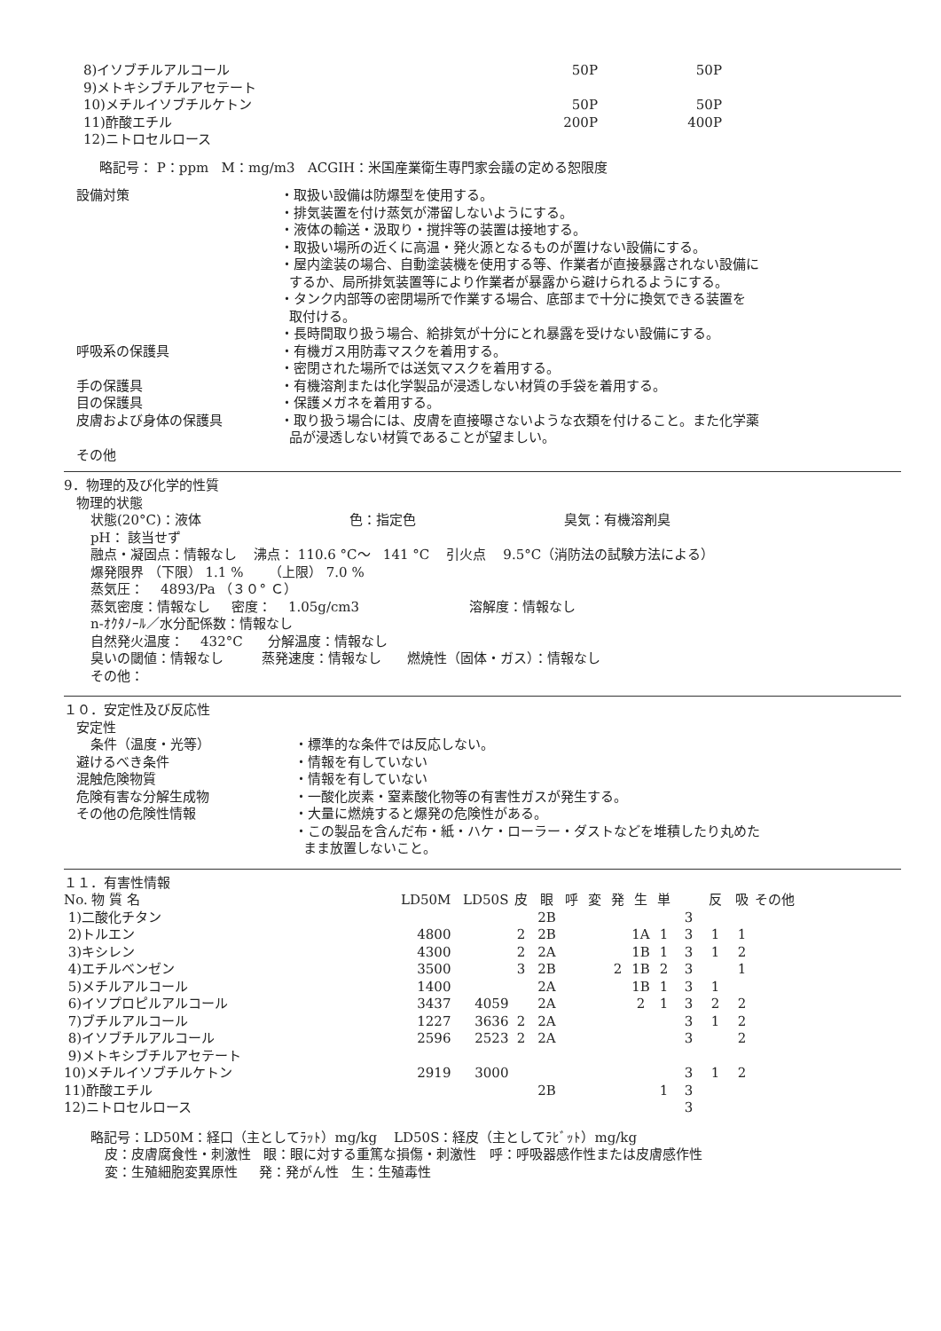| 8)イソブチルアルコール | 50P | 50P |
| 9)メトキシブチルアセテート | | |
| 10)メチルイソブチルケトン | 50P | 50P |
| 11)酢酸エチル | 200P | 400P |
| 12)ニトロセルロース | | |
略記号： P：ppm M：mg/m3 ACGIH：米国産業衛生専門家会議の定める恕限度
| 設備対策 | ・取扱い設備は防爆型を使用する。 ・排気装置を付け蒸気が滞留しないようにする。 ・液体の輸送・汲取り・撹拌等の装置は接地する。 ・取扱い場所の近くに高温・発火源となるものが置けない設備にする。 ・屋内塗装の場合、自動塗装機を使用する等、作業者が直接暴露されない設備に するか、局所排気装置等により作業者が暴露から避けられるようにする。 ・タンク内部等の密閉場所で作業する場合、底部まで十分に換気できる装置を 取付ける。 ・長時間取り扱う場合、給排気が十分にとれ暴露を受けない設備にする。 |
| 呼吸系の保護具 | ・有機ガス用防毒マスクを着用する。 ・密閉された場所では送気マスクを着用する。 |
| 手の保護具 | ・有機溶剤または化学製品が浸透しない材質の手袋を着用する。 |
| 目の保護具 | ・保護メガネを着用する。 |
| 皮膚および身体の保護具 | ・取り扱う場合には、皮膚を直接曝さないような衣類を付けること。また化学薬 品が浸透しない材質であることが望ましい。 |
| その他 | |
9．物理的及び化学的性質
物理的状態
状態(20°C)：液体 色：指定色 臭気：有機溶剤臭
pH： 該当せず
融点・凝固点：情報なし 沸点： 110.6 °C～ 141 °C 引火点 9.5°C（消防法の試験方法による）
爆発限界 （下限） 1.1 % （上限） 7.0 %
蒸気圧： 4893/Pa （３０° Ｃ）
蒸気密度：情報なし 密度： 1.05g/cm3 溶解度：情報なし
n-ｵｸﾀﾉｰﾙ／水分配係数：情報なし
自然発火温度： 432°C 分解温度：情報なし
臭いの閾値：情報なし 蒸発速度：情報なし 燃焼性（固体・ガス）：情報なし
その他：
１０．安定性及び反応性
| 安定性 | |
| 条件（温度・光等） | ・標準的な条件では反応しない。 |
| 避けるべき条件 | ・情報を有していない |
| 混触危険物質 | ・情報を有していない |
| 危険有害な分解生成物 | ・一酸化炭素・窒素酸化物等の有害性ガスが発生する。 |
| その他の危険性情報 | ・大量に燃焼すると爆発の危険性がある。 ・この製品を含んだ布・紙・ハケ・ローラー・ダストなどを堆積したり丸めた まま放置しないこと。 |
１１．有害性情報
| No. 物 質 名 | LD50M | LD50S | 皮 | 眼 | 呼 | 変 | 発 | 生 | 単 | | 反 | 吸 | その他 |
| --- | --- | --- | --- | --- | --- | --- | --- | --- | --- | --- | --- | --- | --- |
| 1)二酸化チタン | | | | 2B | | | | | | 3 | | | |
| 2)トルエン | 4800 | | 2 | 2B | | | | 1A | 1 | 3 | 1 | 1 | |
| 3)キシレン | 4300 | | 2 | 2A | | | | 1B | 1 | 3 | 1 | 2 | |
| 4)エチルベンゼン | 3500 | | 3 | 2B | | | 2 | 1B | 2 | 3 | | 1 | |
| 5)メチルアルコール | 1400 | | | 2A | | | | 1B | 1 | 3 | 1 | | |
| 6)イソプロピルアルコール | 3437 | 4059 | | 2A | | | | 2 | 1 | 3 | 2 | 2 | |
| 7)ブチルアルコール | 1227 | 3636 | 2 | 2A | | | | | | 3 | 1 | 2 | |
| 8)イソブチルアルコール | 2596 | 2523 | 2 | 2A | | | | | | 3 | | 2 | |
| 9)メトキシブチルアセテート | | | | | | | | | | | | | |
| 10)メチルイソブチルケトン | 2919 | 3000 | | | | | | | | 3 | 1 | 2 | |
| 11)酢酸エチル | | | | 2B | | | | | 1 | 3 | | | |
| 12)ニトロセルロース | | | | | | | | | | 3 | | | |
略記号：LD50M：経口（主としてﾗｯﾄ）mg/kg LD50S：経皮（主としてﾗﾋﾞｯﾄ）mg/kg
皮：皮膚腐食性・刺激性 眼：眼に対する重篤な損傷・刺激性 呼：呼吸器感作性または皮膚感作性
変：生殖細胞変異原性 発：発がん性 生：生殖毒性